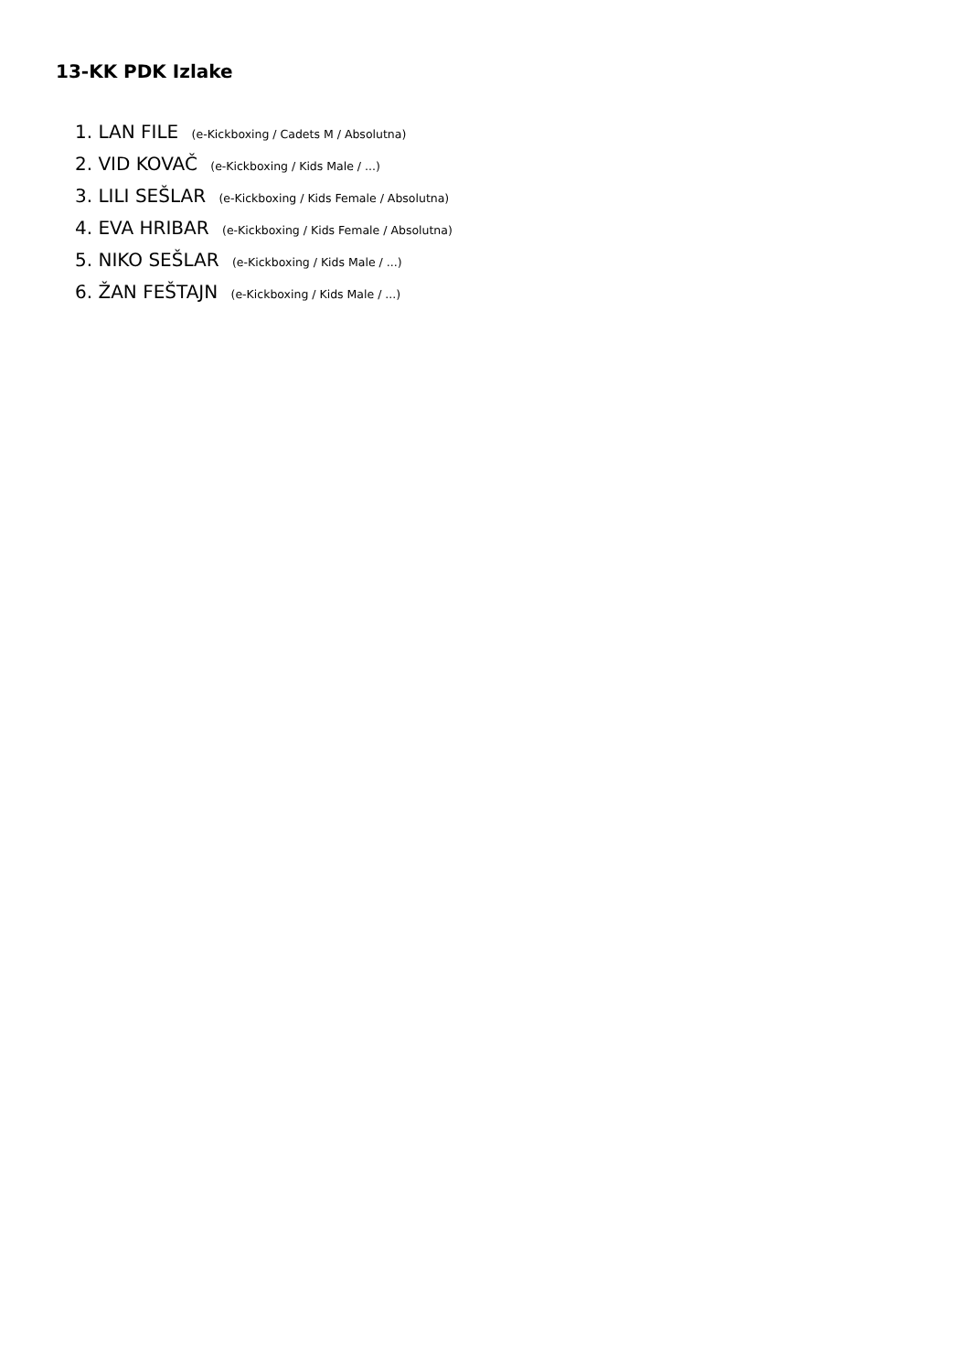13-KK PDK Izlake
1. LAN FILE (e-Kickboxing / Cadets M / Absolutna)
2. VID KOVAČ (e-Kickboxing / Kids Male / ...)
3. LILI SEŠLAR (e-Kickboxing / Kids Female / Absolutna)
4. EVA HRIBAR (e-Kickboxing / Kids Female / Absolutna)
5. NIKO SEŠLAR (e-Kickboxing / Kids Male / ...)
6. ŽAN FEŠTAJN (e-Kickboxing / Kids Male / ...)